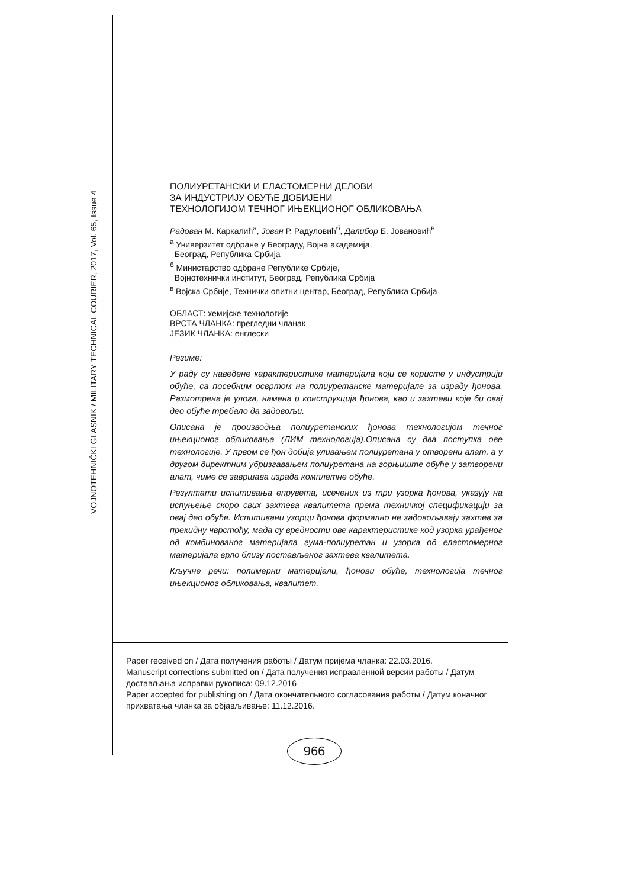VOJNOTEHNIČKI GLASNIK / MILITARY TECHNICAL COURIER, 2017, Vol. 65, Issue 4
ПОЛИУРЕТАНСКИ И ЕЛАСТОМЕРНИ ДЕЛОВИ
ЗА ИНДУСТРИЈУ ОБУЋЕ ДОБИЈЕНИ
ТЕХНОЛОГИЈОМ ТЕЧНОГ ИЊЕКЦИОНОГ ОБЛИКОВАЊА
Радован М. Каркалић<sup>а</sup>, Јован Р. Радуловић<sup>б</sup>, Далибор Б. Јовановић<sup>в</sup>
<sup>а</sup> Универзитет одбране у Београду, Војна академија,
Београд, Република Србија
<sup>б</sup> Министарство одбране Републике Србије,
Војнотехнички институт, Београд, Република Србија
<sup>в</sup> Војска Србије, Технички опитни центар, Београд, Република Србија
ОБЛАСТ: хемијске технологије
ВРСТА ЧЛАНКА: прегледни чланак
ЈЕЗИК ЧЛАНКА: енглески
Резиме:
У раду су наведене карактеристике материјала који се користе у индустрији обуће, са посебним освртом на полиуретанске материјале за израду ђонова. Размотрена је улога, намена и конструкција ђонова, као и захтеви које би овај део обуће требало да задовољи.
Описана је производња полиуретанских ђонова технологијом течног ињекционог обликовања (ЛИМ технологија).Описана су два поступка ове технологије. У првом се ђон добија уливањем полиуретана у отворени алат, а у другом директним убризгавањем полиуретана на горњиште обуће у затворени алат, чиме се завршава израда комплетне обуће.
Резултати испитивања епрувета, исечених из три узорка ђонова, указују на испуњење скоро свих захтева квалитета према техничкој спецификацији за овај део обуће. Испитивани узорци ђонова формално не задовољавају захтев за прекидну чврстоћу, мада су вредности ове карактеристике код узорка урађеног од комбинованог материјала гума-полиуретан и узорка од еластомерног материјала врло близу постављеног захтева квалитета.
Кључне речи: полимерни материјали, ђонови обуће, технологија течног ињекционог обликовања, квалитет.
Paper received on / Дата получения работы / Датум пријема чланка: 22.03.2016.
Manuscript corrections submitted on / Дата получения исправленной версии работы / Датум достављања исправки рукописа: 09.12.2016
Paper accepted for publishing on / Дата окончательного согласования работы / Датум коначног прихватања чланка за објављивање: 11.12.2016.
966